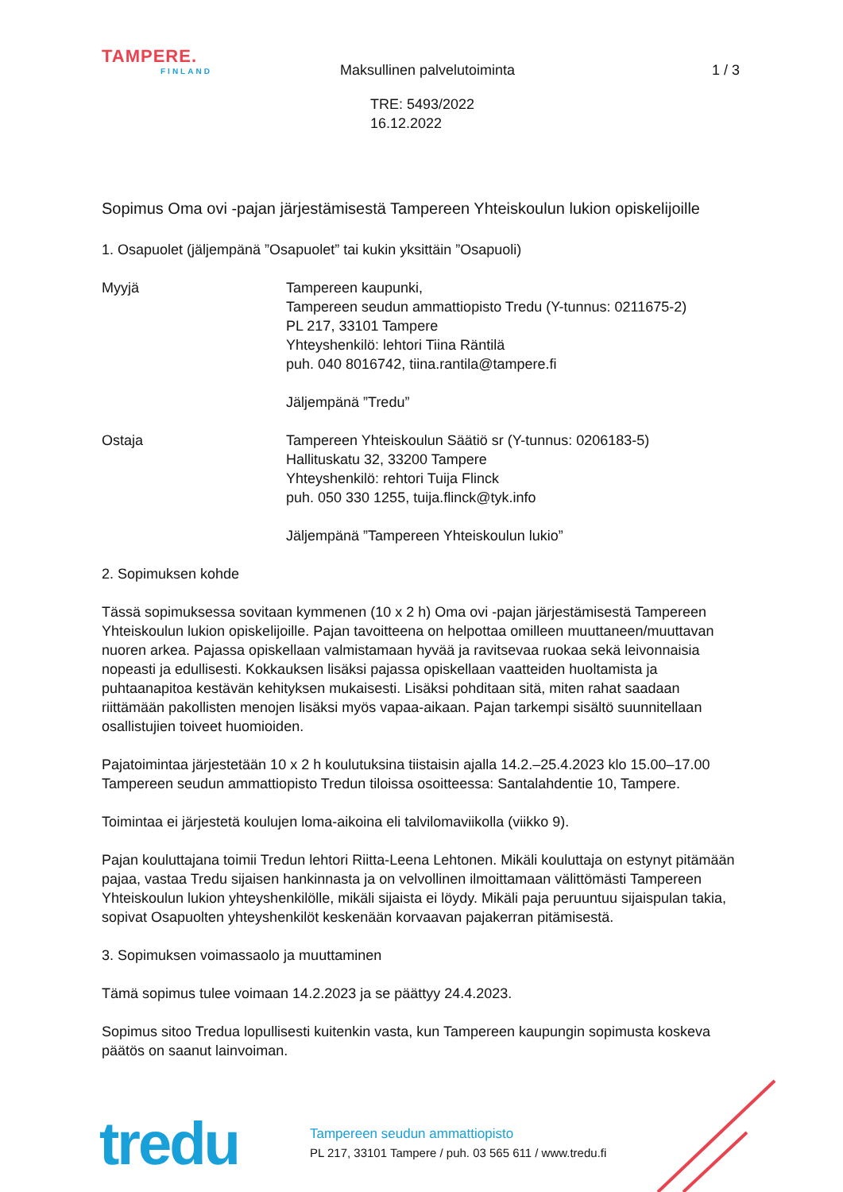TAMPERE.
FINLAND
Maksullinen palvelutoiminta 1 / 3
TRE: 5493/2022
16.12.2022
Sopimus Oma ovi -pajan järjestämisestä Tampereen Yhteiskoulun lukion opiskelijoille
1. Osapuolet (jäljempänä ”Osapuolet” tai kukin yksittäin ”Osapuoli)
Myyjä Tampereen kaupunki,
Tampereen seudun ammattiopisto Tredu (Y-tunnus: 0211675-2)
PL 217, 33101 Tampere
Yhteyshenkilö: lehtori Tiina Räntilä
puh. 040 8016742, tiina.rantila@tampere.fi
Jäljempänä ”Tredu”
Ostaja Tampereen Yhteiskoulun Säätiö sr (Y-tunnus: 0206183-5)
Hallituskatu 32, 33200 Tampere
Yhteyshenkilö: rehtori Tuija Flinck
puh. 050 330 1255, tuija.flinck@tyk.info
Jäljempänä ”Tampereen Yhteiskoulun lukio”
2. Sopimuksen kohde
Tässä sopimuksessa sovitaan kymmenen (10 x 2 h) Oma ovi -pajan järjestämisestä Tampereen Yhteiskoulun lukion opiskelijoille. Pajan tavoitteena on helpottaa omilleen muuttaneen/muuttavan nuoren arkea. Pajassa opiskellaan valmistamaan hyvää ja ravitsevaa ruokaa sekä leivonnaisia nopeasti ja edullisesti. Kokkauksen lisäksi pajassa opiskellaan vaatteiden huoltamista ja puhtaanapitoa kestävän kehityksen mukaisesti. Lisäksi pohditaan sitä, miten rahat saadaan riittämään pakollisten menojen lisäksi myös vapaa-aikaan. Pajan tarkempi sisältö suunnitellaan osallistujien toiveet huomioiden.
Pajatoimintaa järjestetään 10 x 2 h koulutuksina tiistaisin ajalla 14.2.–25.4.2023 klo 15.00–17.00 Tampereen seudun ammattiopisto Tredun tiloissa osoitteessa: Santalahdentie 10, Tampere.
Toimintaa ei järjestetä koulujen loma-aikoina eli talvilomaviikolla (viikko 9).
Pajan kouluttajana toimii Tredun lehtori Riitta-Leena Lehtonen. Mikäli kouluttaja on estynyt pitämään pajaa, vastaa Tredu sijaisen hankinnasta ja on velvollinen ilmoittamaan välittömästi Tampereen Yhteiskoulun lukion yhteyshenkilölle, mikäli sijaista ei löydy. Mikäli paja peruuntuu sijaispulan takia, sopivat Osapuolten yhteyshenkilöt keskenään korvaavan pajakerran pitämisestä.
3. Sopimuksen voimassaolo ja muuttaminen
Tämä sopimus tulee voimaan 14.2.2023 ja se päättyy 24.4.2023.
Sopimus sitoo Tredua lopullisesti kuitenkin vasta, kun Tampereen kaupungin sopimusta koskeva päätös on saanut lainvoiman.
tredu
Tampereen seudun ammattiopisto
PL 217, 33101 Tampere / puh. 03 565 611 / www.tredu.fi